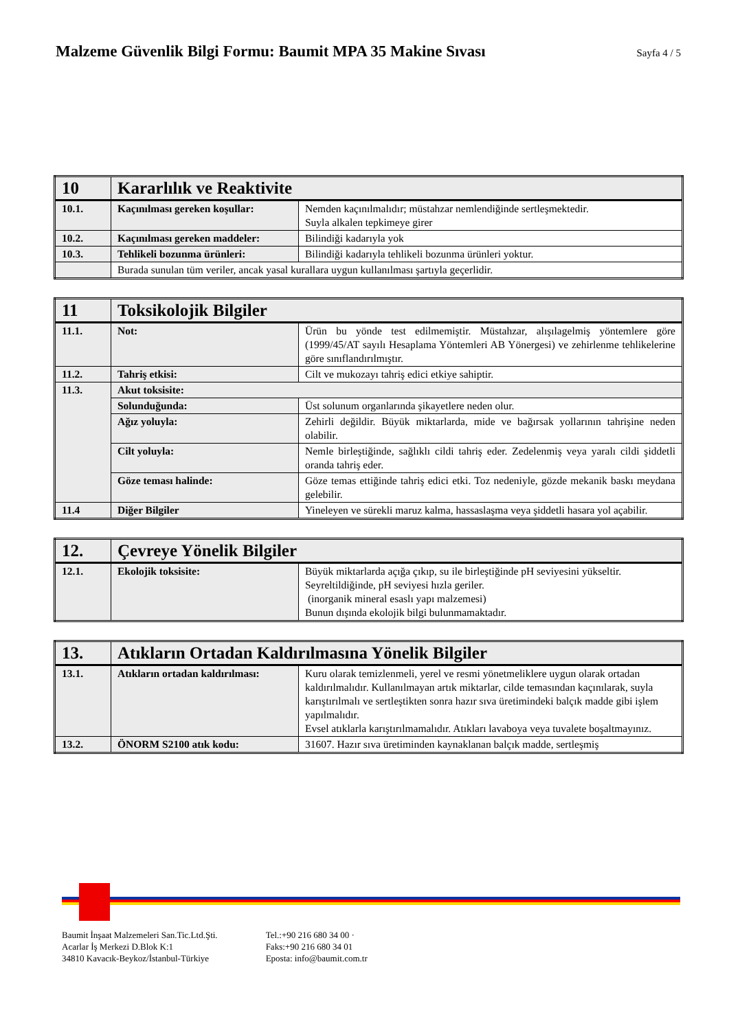Malzeme Güvenlik Bilgi Formu: Baumit MPA 35 Makine Sıvası
Sayfa 4 / 5
| 10 | Kararlılık ve Reaktivite | |
| 10.1. | Kaçınılması gereken koşullar: | Nemden kaçınılmalıdır; müstahzar nemlendiğinde sertleşmektedir. Suyla alkalen tepkimeye girer |
| 10.2. | Kaçınılması gereken maddeler: | Bilindiği kadarıyla yok |
| 10.3. | Tehlikeli bozunma ürünleri: | Bilindiği kadarıyla tehlikeli bozunma ürünleri yoktur. |
| | Burada sunulan tüm veriler, ancak yasal kurallara uygun kullanılması şartıyla geçerlidir. | |
| 11 | Toksikolojik Bilgiler | |
| 11.1. | Not: | Ürün bu yönde test edilmemiştir. Müstahzar, alışılagelmiş yöntemlere göre (1999/45/AT sayılı Hesaplama Yöntemleri AB Yönergesi) ve zehirlenme tehlikelerine göre sınıflandırılmıştır. |
| 11.2. | Tahriş etkisi: | Cilt ve mukozayı tahriş edici etkiye sahiptir. |
| 11.3. | Akut toksisite: | |
| | Solunduğunda: | Üst solunum organlarında şikayetlere neden olur. |
| | Ağız yoluyla: | Zehirli değildir. Büyük miktarlarda, mide ve bağırsak yollarının tahrişine neden olabilir. |
| | Cilt yoluyla: | Nemle birleştiğinde, sağlıklı cildi tahriş eder. Zedelenmiş veya yaralı cildi şiddetli oranda tahriş eder. |
| | Göze teması halinde: | Göze temas ettiğinde tahriş edici etki. Toz nedeniyle, gözde mekanik baskı meydana gelebilir. |
| 11.4 | Diğer Bilgiler | Yineleyen ve sürekli maruz kalma, hassaslaşma veya şiddetli hasara yol açabilir. |
| 12. | Çevreye Yönelik Bilgiler | |
| 12.1. | Ekolojik toksisite: | Büyük miktarlarda açığa çıkıp, su ile birleştiğinde pH seviyesini yükseltir. Seyreltildiğinde, pH seviyesi hızla geriler. (inorganik mineral esaslı yapı malzemesi) Bunun dışında ekolojik bilgi bulunmamaktadır. |
| 13. | Atıkların Ortadan Kaldırılmasına Yönelik Bilgiler | |
| 13.1. | Atıkların ortadan kaldırılması: | Kuru olarak temizlenmeli, yerel ve resmi yönetmeliklere uygun olarak ortadan kaldırılmalıdır. Kullanılmayan artık miktarlar, cilde temasından kaçınılarak, suyla karıştırılmalı ve sertleştikten sonra hazır sıva üretimindeki balçık madde gibi işlem yapılmalıdır. Evsel atıklarla karıştırılmamalıdır. Atıkları lavaboya veya tuvalete boşaltmayınız. |
| 13.2. | ÖNORM S2100 atık kodu: | 31607. Hazır sıva üretiminden kaynaklanan balçık madde, sertleşmiş |
Baumit İnşaat Malzemeleri San.Tic.Ltd.Şti.
Acarlar İş Merkezi D.Blok K:1
34810 Kavacık-Beykoz/İstanbul-Türkiye
Tel.:+90 216 680 34 00 ·
Faks:+90 216 680 34 01
Eposta: info@baumit.com.tr